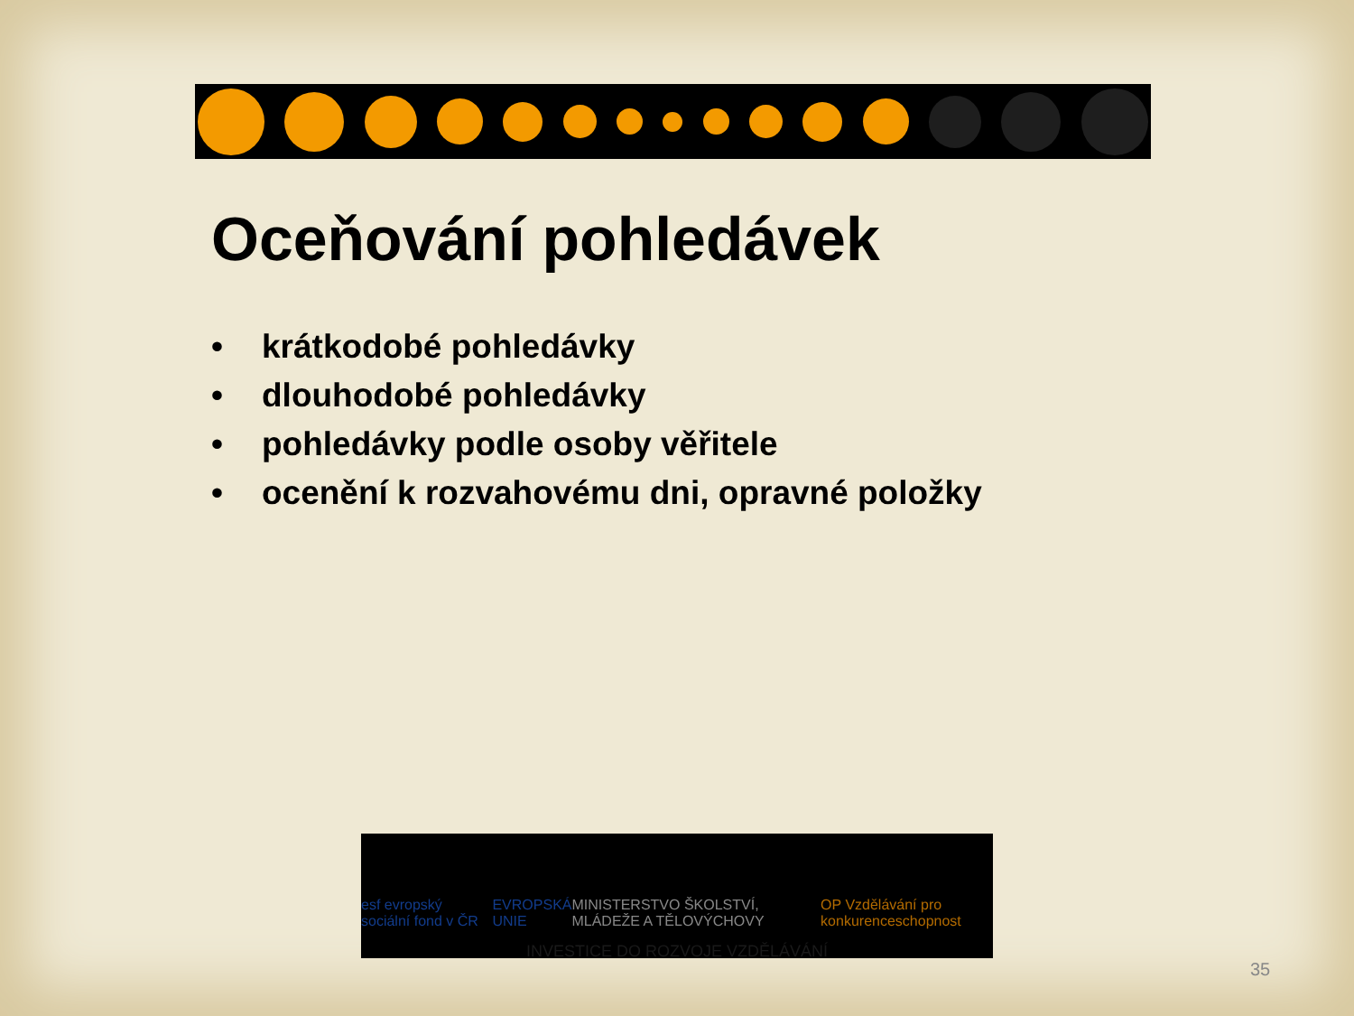Oceňování pohledávek
• krátkodobé pohledávky
• dlouhodobé pohledávky
• pohledávky podle osoby věřitele
• ocenění k rozvahovému dni, opravné položky
esf evropský sociální fond v ČR EVROPSKÁ UNIE MINISTERSTVO ŠKOLSTVÍ, MLÁDEŽE A TĚLOVÝCHOVY OP Vzdělávání pro konkurenceschopnost
INVESTICE DO ROZVOJE VZDĚLÁVÁNÍ
35